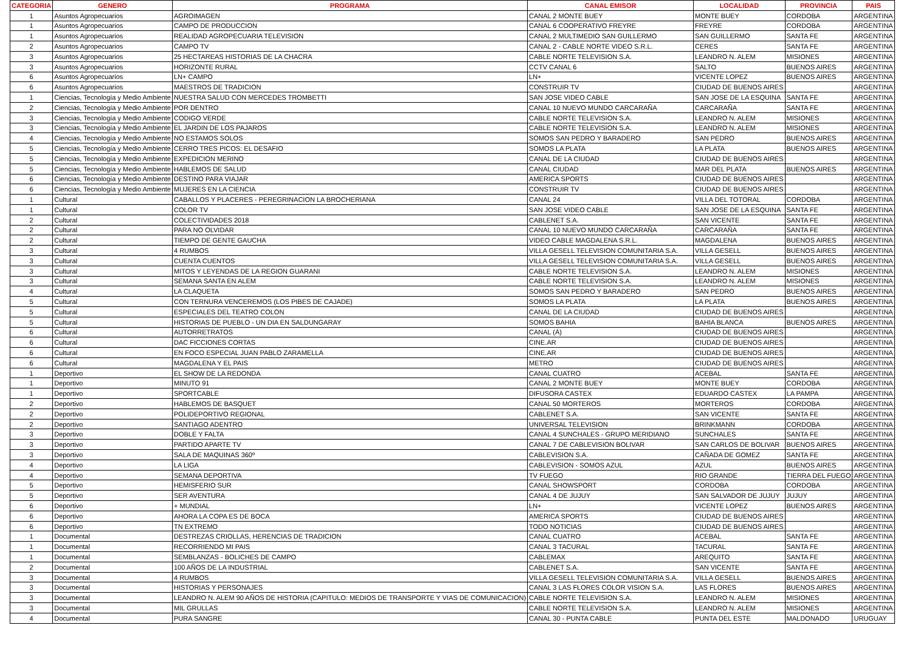| CATEGORIA | GENERO | PROGRAMA | CANAL EMISOR | LOCALIDAD | PROVINCIA | PAIS |
| --- | --- | --- | --- | --- | --- | --- |
| 1 | Asuntos Agropecuarios | AGROIMAGEN | CANAL 2 MONTE BUEY | MONTE BUEY | CORDOBA | ARGENTINA |
| 1 | Asuntos Agropecuarios | CAMPO DE PRODUCCION | CANAL 6 COOPERATIVO FREYRE | FREYRE | CORDOBA | ARGENTINA |
| 1 | Asuntos Agropecuarios | REALIDAD AGROPECUARIA TELEVISION | CANAL 2 MULTIMEDIO SAN GUILLERMO | SAN GUILLERMO | SANTA FE | ARGENTINA |
| 2 | Asuntos Agropecuarios | CAMPO TV | CANAL 2 - CABLE NORTE VIDEO S.R.L. | CERES | SANTA FE | ARGENTINA |
| 3 | Asuntos Agropecuarios | 25 HECTAREAS HISTORIAS DE LA CHACRA | CABLE NORTE TELEVISION S.A. | LEANDRO N. ALEM | MISIONES | ARGENTINA |
| 3 | Asuntos Agropecuarios | HORIZONTE RURAL | CCTV CANAL 6 | SALTO | BUENOS AIRES | ARGENTINA |
| 6 | Asuntos Agropecuarios | LN+ CAMPO | LN+ | VICENTE LOPEZ | BUENOS AIRES | ARGENTINA |
| 6 | Asuntos Agropecuarios | MAESTROS DE TRADICION | CONSTRUIR TV | CIUDAD DE BUENOS AIRES | | ARGENTINA |
| 1 | Ciencias, Tecnología y Medio Ambiente | NUESTRA SALUD CON MERCEDES TROMBETTI | SAN JOSE VIDEO CABLE | SAN JOSE DE LA ESQUINA | SANTA FE | ARGENTINA |
| 2 | Ciencias, Tecnología y Medio Ambiente | POR DENTRO | CANAL 10 NUEVO MUNDO CARCARAÑA | CARCARAÑA | SANTA FE | ARGENTINA |
| 3 | Ciencias, Tecnología y Medio Ambiente | CODIGO VERDE | CABLE NORTE TELEVISION S.A. | LEANDRO N. ALEM | MISIONES | ARGENTINA |
| 3 | Ciencias, Tecnología y Medio Ambiente | EL JARDIN DE LOS PAJAROS | CABLE NORTE TELEVISION S.A. | LEANDRO N. ALEM | MISIONES | ARGENTINA |
| 4 | Ciencias, Tecnología y Medio Ambiente | NO ESTAMOS SOLOS | SOMOS SAN PEDRO Y BARADERO | SAN PEDRO | BUENOS AIRES | ARGENTINA |
| 5 | Ciencias, Tecnología y Medio Ambiente | CERRO TRES PICOS: EL DESAFIO | SOMOS LA PLATA | LA PLATA | BUENOS AIRES | ARGENTINA |
| 5 | Ciencias, Tecnología y Medio Ambiente | EXPEDICION MERINO | CANAL DE LA CIUDAD | CIUDAD DE BUENOS AIRES | | ARGENTINA |
| 5 | Ciencias, Tecnología y Medio Ambiente | HABLEMOS DE SALUD | CANAL CIUDAD | MAR DEL PLATA | BUENOS AIRES | ARGENTINA |
| 6 | Ciencias, Tecnología y Medio Ambiente | DESTINO PARA VIAJAR | AMERICA SPORTS | CIUDAD DE BUENOS AIRES | | ARGENTINA |
| 6 | Ciencias, Tecnología y Medio Ambiente | MUJERES EN LA CIENCIA | CONSTRUIR TV | CIUDAD DE BUENOS AIRES | | ARGENTINA |
| 1 | Cultural | CABALLOS Y PLACERES - PEREGRINACION LA BROCHERIANA | CANAL 24 | VILLA DEL TOTORAL | CORDOBA | ARGENTINA |
| 1 | Cultural | COLOR TV | SAN JOSE VIDEO CABLE | SAN JOSE DE LA ESQUINA | SANTA FE | ARGENTINA |
| 2 | Cultural | COLECTIVIDADES 2018 | CABLENET S.A. | SAN VICENTE | SANTA FE | ARGENTINA |
| 2 | Cultural | PARA NO OLVIDAR | CANAL 10 NUEVO MUNDO CARCARAÑA | CARCARAÑA | SANTA FE | ARGENTINA |
| 2 | Cultural | TIEMPO DE GENTE GAUCHA | VIDEO CABLE MAGDALENA S.R.L. | MAGDALENA | BUENOS AIRES | ARGENTINA |
| 3 | Cultural | 4 RUMBOS | VILLA GESELL TELEVISION COMUNITARIA S.A. | VILLA GESELL | BUENOS AIRES | ARGENTINA |
| 3 | Cultural | CUENTA CUENTOS | VILLA GESELL TELEVISION COMUNITARIA S.A. | VILLA GESELL | BUENOS AIRES | ARGENTINA |
| 3 | Cultural | MITOS Y LEYENDAS DE LA REGION GUARANI | CABLE NORTE TELEVISION S.A. | LEANDRO N. ALEM | MISIONES | ARGENTINA |
| 3 | Cultural | SEMANA SANTA EN ALEM | CABLE NORTE TELEVISION S.A. | LEANDRO N. ALEM | MISIONES | ARGENTINA |
| 4 | Cultural | LA CLAQUETA | SOMOS SAN PEDRO Y BARADERO | SAN PEDRO | BUENOS AIRES | ARGENTINA |
| 5 | Cultural | CON TERNURA VENCEREMOS (LOS PIBES DE CAJADE) | SOMOS LA PLATA | LA PLATA | BUENOS AIRES | ARGENTINA |
| 5 | Cultural | ESPECIALES DEL TEATRO COLON | CANAL DE LA CIUDAD | CIUDAD DE BUENOS AIRES | | ARGENTINA |
| 5 | Cultural | HISTORIAS DE PUEBLO - UN DIA EN SALDUNGARAY | SOMOS BAHIA | BAHIA BLANCA | BUENOS AIRES | ARGENTINA |
| 6 | Cultural | AUTORRETRATOS | CANAL (Á) | CIUDAD DE BUENOS AIRES | | ARGENTINA |
| 6 | Cultural | DAC FICCIONES CORTAS | CINE.AR | CIUDAD DE BUENOS AIRES | | ARGENTINA |
| 6 | Cultural | EN FOCO ESPECIAL JUAN PABLO ZARAMELLA | CINE.AR | CIUDAD DE BUENOS AIRES | | ARGENTINA |
| 6 | Cultural | MAGDALENA Y EL PAIS | METRO | CIUDAD DE BUENOS AIRES | | ARGENTINA |
| 1 | Deportivo | EL SHOW DE LA REDONDA | CANAL CUATRO | ACEBAL | SANTA FE | ARGENTINA |
| 1 | Deportivo | MINUTO 91 | CANAL 2 MONTE BUEY | MONTE BUEY | CORDOBA | ARGENTINA |
| 1 | Deportivo | SPORTCABLE | DIFUSORA CASTEX | EDUARDO CASTEX | LA PAMPA | ARGENTINA |
| 2 | Deportivo | HABLEMOS DE BASQUET | CANAL 50 MORTEROS | MORTEROS | CORDOBA | ARGENTINA |
| 2 | Deportivo | POLIDEPORTIVO REGIONAL | CABLENET S.A. | SAN VICENTE | SANTA FE | ARGENTINA |
| 2 | Deportivo | SANTIAGO ADENTRO | UNIVERSAL TELEVISION | BRINKMANN | CORDOBA | ARGENTINA |
| 3 | Deportivo | DOBLE Y FALTA | CANAL 4 SUNCHALES - GRUPO MERIDIANO | SUNCHALES | SANTA FE | ARGENTINA |
| 3 | Deportivo | PARTIDO APARTE TV | CANAL 7 DE CABLEVISION BOLIVAR | SAN CARLOS DE BOLIVAR | BUENOS AIRES | ARGENTINA |
| 3 | Deportivo | SALA DE MAQUINAS 360º | CABLEVISION S.A. | CAÑADA DE GOMEZ | SANTA FE | ARGENTINA |
| 4 | Deportivo | LA LIGA | CABLEVISION - SOMOS AZUL | AZUL | BUENOS AIRES | ARGENTINA |
| 4 | Deportivo | SEMANA DEPORTIVA | TV FUEGO | RIO GRANDE | TIERRA DEL FUEGO | ARGENTINA |
| 5 | Deportivo | HEMISFERIO SUR | CANAL SHOWSPORT | CORDOBA | CORDOBA | ARGENTINA |
| 5 | Deportivo | SER AVENTURA | CANAL 4 DE JUJUY | SAN SALVADOR DE JUJUY | JUJUY | ARGENTINA |
| 6 | Deportivo | + MUNDIAL | LN+ | VICENTE LOPEZ | BUENOS AIRES | ARGENTINA |
| 6 | Deportivo | AHORA LA COPA ES DE BOCA | AMERICA SPORTS | CIUDAD DE BUENOS AIRES | | ARGENTINA |
| 6 | Deportivo | TN EXTREMO | TODO NOTICIAS | CIUDAD DE BUENOS AIRES | | ARGENTINA |
| 1 | Documental | DESTREZAS CRIOLLAS, HERENCIAS DE TRADICION | CANAL CUATRO | ACEBAL | SANTA FE | ARGENTINA |
| 1 | Documental | RECORRIENDO MI PAIS | CANAL 3 TACURAL | TACURAL | SANTA FE | ARGENTINA |
| 1 | Documental | SEMBLANZAS - BOLICHES DE CAMPO | CABLEMAX | AREQUITO | SANTA FE | ARGENTINA |
| 2 | Documental | 100 AÑOS DE LA INDUSTRIAL | CABLENET S.A. | SAN VICENTE | SANTA FE | ARGENTINA |
| 3 | Documental | 4 RUMBOS | VILLA GESELL TELEVISION COMUNITARIA S.A. | VILLA GESELL | BUENOS AIRES | ARGENTINA |
| 3 | Documental | HISTORIAS Y PERSONAJES | CANAL 3 LAS FLORES COLOR VISION S.A. | LAS FLORES | BUENOS AIRES | ARGENTINA |
| 3 | Documental | LEANDRO N. ALEM 90 AÑOS DE HISTORIA (CAPITULO: MEDIOS DE TRANSPORTE Y VIAS DE COMUNICACION) | CABLE NORTE TELEVISION S.A. | LEANDRO N. ALEM | MISIONES | ARGENTINA |
| 3 | Documental | MIL GRULLAS | CABLE NORTE TELEVISION S.A. | LEANDRO N. ALEM | MISIONES | ARGENTINA |
| 4 | Documental | PURA SANGRE | CANAL 30 - PUNTA CABLE | PUNTA DEL ESTE | MALDONADO | URUGUAY |